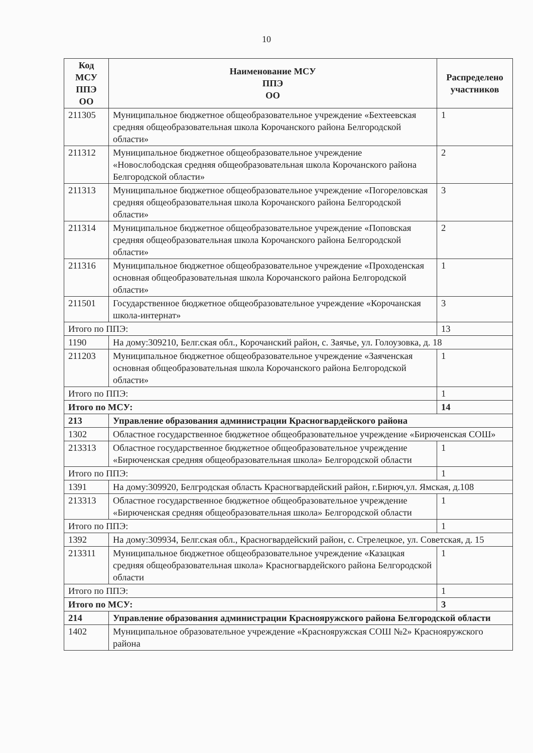10
| Код МСУ ППЭ ОО | Наименование МСУ ППЭ ОО | Распределено участников |
| --- | --- | --- |
| 211305 | Муниципальное бюджетное общеобразовательное учреждение «Бехтеевская средняя общеобразовательная школа Корочанского района Белгородской области» | 1 |
| 211312 | Муниципальное бюджетное общеобразовательное учреждение «Новослободская средняя общеобразовательная школа Корочанского района Белгородской области» | 2 |
| 211313 | Муниципальное бюджетное общеобразовательное учреждение «Погореловская средняя общеобразовательная школа Корочанского района Белгородской области» | 3 |
| 211314 | Муниципальное бюджетное общеобразовательное учреждение «Поповская средняя общеобразовательная школа Корочанского района Белгородской области» | 2 |
| 211316 | Муниципальное бюджетное общеобразовательное учреждение «Проходенская основная общеобразовательная школа Корочанского района Белгородской области» | 1 |
| 211501 | Государственное бюджетное общеобразовательное учреждение «Корочанская школа-интернат» | 3 |
| Итого по ППЭ: | | 13 |
| 1190 | На дому:309210, Белг.ская обл., Корочанский район, с. Заячье, ул. Голоузовка, д. 18 | |
| 211203 | Муниципальное бюджетное общеобразовательное учреждение «Заяченская основная общеобразовательная школа Корочанского района Белгородской области» | 1 |
| Итого по ППЭ: | | 1 |
| Итого по МСУ: | | 14 |
| 213 | Управление образования администрации Красногвардейского района | |
| 1302 | Областное государственное бюджетное общеобразовательное учреждение «Бирюченская СОШ» | |
| 213313 | Областное государственное бюджетное общеобразовательное учреждение «Бирюченская средняя общеобразовательная школа» Белгородской области | 1 |
| Итого по ППЭ: | | 1 |
| 1391 | На дому:309920, Белгродская область Красногвардейский район, г.Бирюч,ул. Ямская, д.108 | |
| 213313 | Областное государственное бюджетное общеобразовательное учреждение «Бирюченская средняя общеобразовательная школа» Белгородской области | 1 |
| Итого по ППЭ: | | 1 |
| 1392 | На дому:309934, Белг.ская обл., Красногвардейский район, с. Стрелецкое, ул. Советская, д. 15 | |
| 213311 | Муниципальное бюджетное общеобразовательное учреждение «Казацкая средняя общеобразовательная школа» Красногвардейского района Белгородской области | 1 |
| Итого по ППЭ: | | 1 |
| Итого по МСУ: | | 3 |
| 214 | Управление образования администрации Краснояружского района Белгородской области | |
| 1402 | Муниципальное образовательное учреждение «Краснояружская СОШ №2» Краснояружского района | |